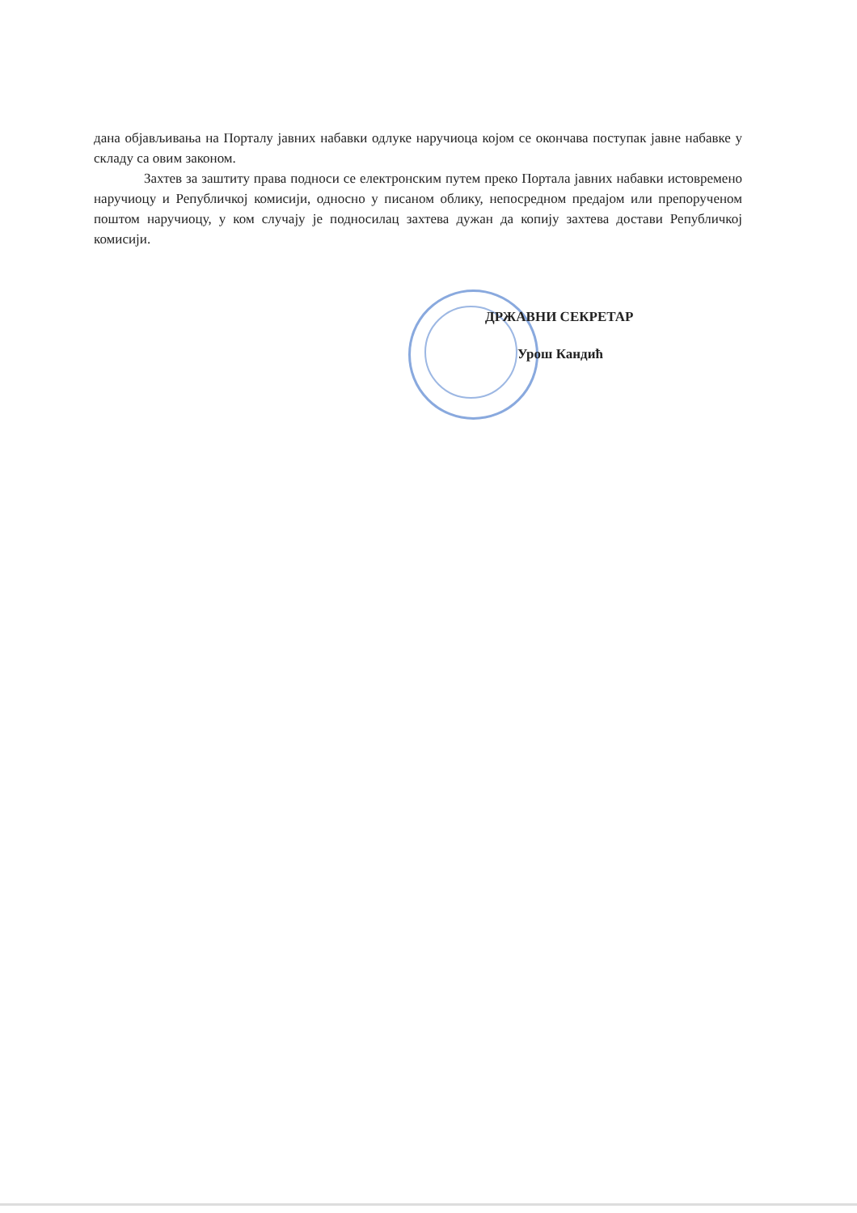дана објављивања на Порталу јавних набавки одлуке наручиоца којом се окончава поступак јавне набавке у складу са овим законом.
Захтев за заштиту права подноси се електронским путем преко Портала јавних набавки истовремено наручиоцу и Републичкој комисији, односно у писаном облику, непосредном предајом или препорученом поштом наручиоцу, у ком случају је подносилац захтева дужан да копију захтева достави Републичкој комисији.
ДРЖАВНИ СЕКРЕТАР
Урош Кандић